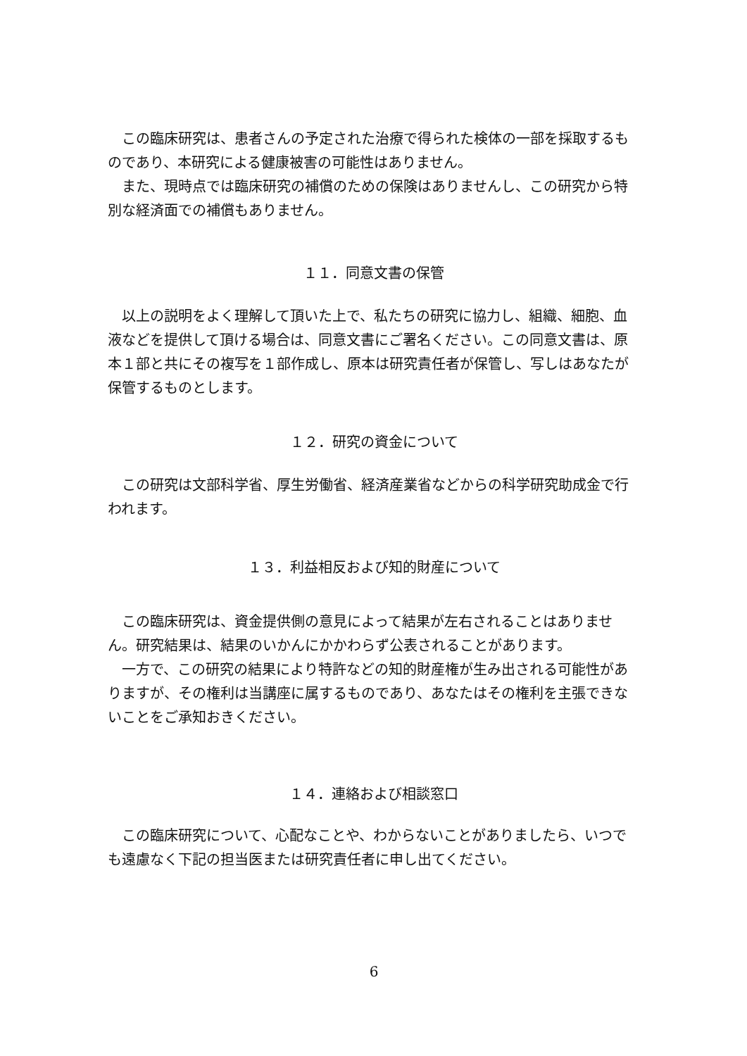この臨床研究は、患者さんの予定された治療で得られた検体の一部を採取するものであり、本研究による健康被害の可能性はありません。
　また、現時点では臨床研究の補償のための保険はありませんし、この研究から特別な経済面での補償もありません。
１１．同意文書の保管
　以上の説明をよく理解して頂いた上で、私たちの研究に協力し、組織、細胞、血液などを提供して頂ける場合は、同意文書にご署名ください。この同意文書は、原本１部と共にその複写を１部作成し、原本は研究責任者が保管し、写しはあなたが保管するものとします。
１２．研究の資金について
　この研究は文部科学省、厚生労働省、経済産業省などからの科学研究助成金で行われます。
１３．利益相反および知的財産について
　この臨床研究は、資金提供側の意見によって結果が左右されることはありません。研究結果は、結果のいかんにかかわらず公表されることがあります。
　一方で、この研究の結果により特許などの知的財産権が生み出される可能性がありますが、その権利は当講座に属するものであり、あなたはその権利を主張できないことをご承知おきください。
１４．連絡および相談窓口
　この臨床研究について、心配なことや、わからないことがありましたら、いつでも遠慮なく下記の担当医または研究責任者に申し出てください。
6